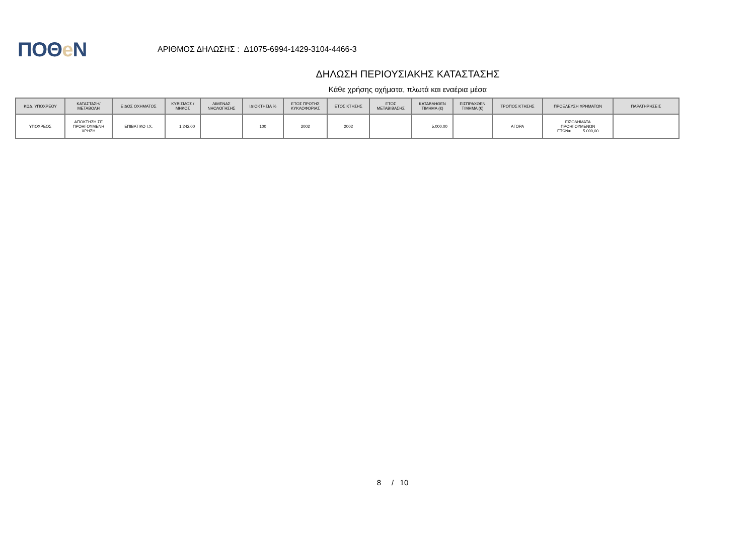ΠΟΘe Ν
ΑΡΙΘΜΟΣ ΔΗΛΩΣΗΣ : Δ1075-6994-1429-3104-4466-3
ΔΗΛΩΣΗ ΠΕΡΙΟΥΣΙΑΚΗΣ ΚΑΤΑΣΤΑΣΗΣ
Κάθε χρήσης οχήματα, πλωτά και εναέρια μέσα
| ΚΩΔ. ΥΠΟΧΡΕΟΥ | ΚΑΤΑΣΤΑΣΗ/ ΜΕΤΑΒΟΛΗ | ΕΙΔΟΣ ΟΧΗΜΑΤΟΣ | ΚΥΒΙΣΜΟΣ / ΜΗΚΟΣ | ΛΙΜΕΝΑΣ ΝΗΟΛΟΓΗΣΗΣ | ΙΔΙΟΚΤΗΣΙΑ % | ΕΤΟΣ ΠΡΩΤΗΣ ΚΥΚΛΟΦΟΡΙΑΣ | ΕΤΟΣ ΚΤΗΣΗΣ | ΕΤΟΣ ΜΕΤΑΒΙΒΑΣΗΣ | ΚΑΤΑΒΛΗΘΕΝ ΤΙΜΗΜΑ (€) | ΕΙΣΠΡΑΧΘΕΝ ΤΙΜΗΜΑ (€) | ΤΡΟΠΟΣ ΚΤΗΣΗΣ | ΠΡΟΕΛΕΥΣΗ ΧΡΗΜΑΤΩΝ | ΠΑΡΑΤΗΡΗΣΕΙΣ |
| --- | --- | --- | --- | --- | --- | --- | --- | --- | --- | --- | --- | --- | --- |
| ΥΠΟΧΡΕΟΣ | ΑΠΟΚΤΗΣΗ ΣΕ ΠΡΟΗΓΟΥΜΕΝΗ ΧΡΗΣΗ | ΕΠΙΒΑΤΙΚΟ Ι.Χ. | 1.242,00 | | 100 | 2002 | 2002 | | 5.000,00 | | ΑΓΟΡΑ | ΕΙΣΟΔΗΜΑΤΑ ΠΡΟΗΓΟΥΜΕΝΩΝ ΕΤΩΝ= 5.000,00 | |
8 / 10